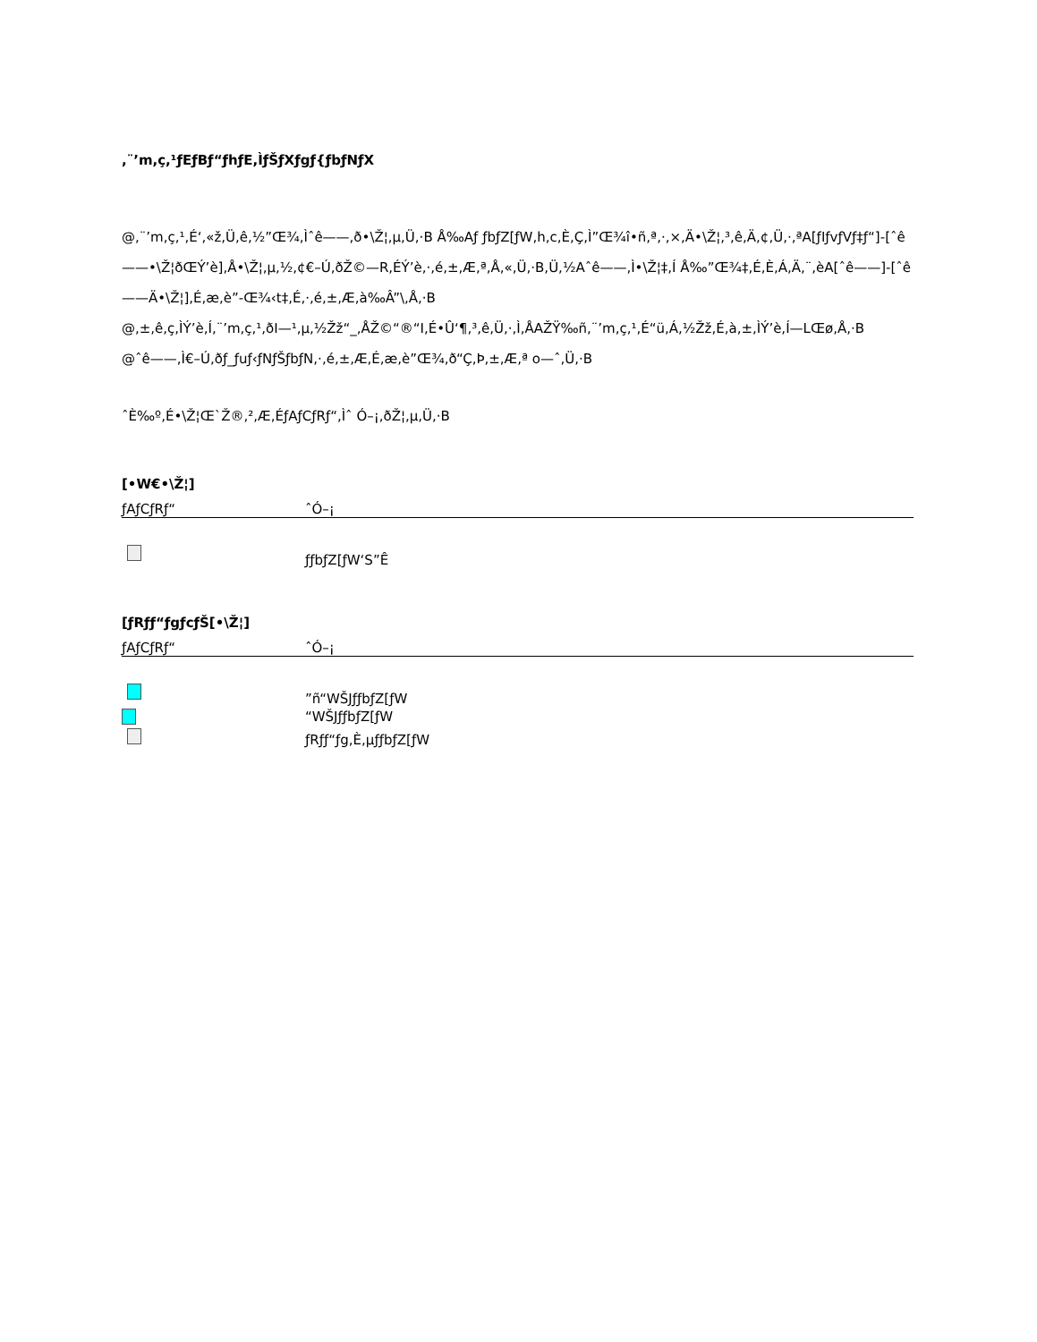,¨’m,ç,¹ƒEƒBƒ“ƒhƒE,ÌƒŠƒXƒgƒ{ƒbƒNƒX
@,¨’m,ç,¹,É‘,«ž,Ü,ê,½”Œ¾,Ìˆê——,ð•\Ž¦,µ,Ü,·B Å‰Aƒ ƒbƒZ[ƒW,h,c,È,Ç,Ì”Œ¾î•ñ,ª,·,×,Ä•\Ž¦,³,ê,Ä,¢,Ü,·,ªA[ƒIƒvƒVƒ‡ƒ“]-[ˆê——•\Ž¦ðŒÝ’è],Å•\Ž¦,µ,½,¢€–Ú,ðŽ©—R,ÉÝ’è,·,é,±,Æ,ª,Å,«,Ü,·B,Ü,½Aˆê——,Ì•\Ž¦‡,Í Å‰”Œ¾‡,É,È,Á,Ä,¨,èA[ˆê——]-[ˆê——Ä•\Ž¦],É,æ,è”-Œ¾‹t‡,É,·,é,±,Æ,à‰Â”\,Å,·B
@,±,ê,ç,ÌÝ’è,Í,¨’m,ç,¹,ðI—¹,µ,½Žž“_,ÅŽ©“®“I,É•Û‘¶,³,ê,Ü,·,Ì,ÅAŽŸ‰ñ,¨’m,ç,¹,É“ü,Á,½Žž,É,à,±,ÌÝ’è,Í—LŒø,Å,·B
@ˆê——,Ì€–Ú,ðƒ_ƒuƒ‹ƒNƒŠƒbƒN,·,é,±,Æ,É,æ,è”Œ¾,ð“Ç,Þ,±,Æ,ª o—ˆ,Ü,·B
ˆÈ‰º,É•\Ž¦Œ`Ž®,²,Æ,ÉƒAƒCƒRƒ“,Ìˆ Ó–¡,ðŽ¦,µ,Ü,·B
[•W€•\Ž¦]
| ƒAƒCƒRƒ“ | ˆÓ–¡ |
| --- | --- |
| | ƒƒbƒZ[ƒW‘S”Ê |
[ƒRƒƒ“ƒgƒcƒŠ[•\Ž¦]
| ƒAƒCƒRƒ“ | ˆÓ–¡ |
| --- | --- |
| | ”ñ“WŠJƒƒbƒZ[ƒW |
| | “WŠJƒƒbƒZ[ƒW |
| | ƒRƒƒ“ƒg,È,µƒƒbƒZ[ƒW |